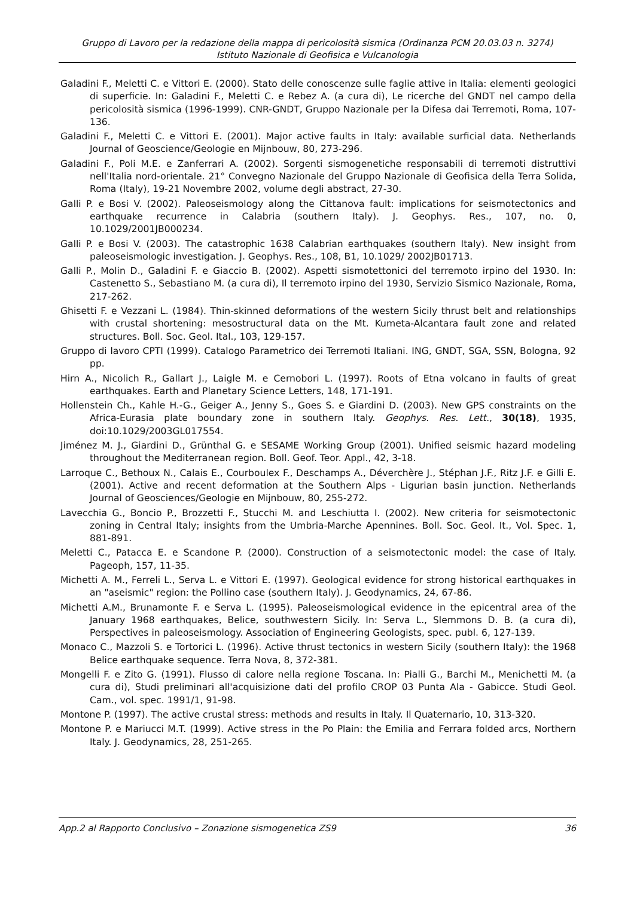Gruppo di Lavoro per la redazione della mappa di pericolosità sismica (Ordinanza PCM 20.03.03 n. 3274)
Istituto Nazionale di Geofisica e Vulcanologia
Galadini F., Meletti C. e Vittori E. (2000). Stato delle conoscenze sulle faglie attive in Italia: elementi geologici di superficie. In: Galadini F., Meletti C. e Rebez A. (a cura di), Le ricerche del GNDT nel campo della pericolosità sismica (1996-1999). CNR-GNDT, Gruppo Nazionale per la Difesa dai Terremoti, Roma, 107-136.
Galadini F., Meletti C. e Vittori E. (2001). Major active faults in Italy: available surficial data. Netherlands Journal of Geoscience/Geologie en Mijnbouw, 80, 273-296.
Galadini F., Poli M.E. e Zanferrari A. (2002). Sorgenti sismogenetiche responsabili di terremoti distruttivi nell'Italia nord-orientale. 21° Convegno Nazionale del Gruppo Nazionale di Geofisica della Terra Solida, Roma (Italy), 19-21 Novembre 2002, volume degli abstract, 27-30.
Galli P. e Bosi V. (2002). Paleoseismology along the Cittanova fault: implications for seismotectonics and earthquake recurrence in Calabria (southern Italy). J. Geophys. Res., 107, no. 0, 10.1029/2001JB000234.
Galli P. e Bosi V. (2003). The catastrophic 1638 Calabrian earthquakes (southern Italy). New insight from paleoseismologic investigation. J. Geophys. Res., 108, B1, 10.1029/ 2002JB01713.
Galli P., Molin D., Galadini F. e Giaccio B. (2002). Aspetti sismotettonici del terremoto irpino del 1930. In: Castenetto S., Sebastiano M. (a cura di), Il terremoto irpino del 1930, Servizio Sismico Nazionale, Roma, 217-262.
Ghisetti F. e Vezzani L. (1984). Thin-skinned deformations of the western Sicily thrust belt and relationships with crustal shortening: mesostructural data on the Mt. Kumeta-Alcantara fault zone and related structures. Boll. Soc. Geol. Ital., 103, 129-157.
Gruppo di lavoro CPTI (1999). Catalogo Parametrico dei Terremoti Italiani. ING, GNDT, SGA, SSN, Bologna, 92 pp.
Hirn A., Nicolich R., Gallart J., Laigle M. e Cernobori L. (1997). Roots of Etna volcano in faults of great earthquakes. Earth and Planetary Science Letters, 148, 171-191.
Hollenstein Ch., Kahle H.-G., Geiger A., Jenny S., Goes S. e Giardini D. (2003). New GPS constraints on the Africa-Eurasia plate boundary zone in southern Italy. Geophys. Res. Lett., 30(18), 1935, doi:10.1029/2003GL017554.
Jiménez M. J., Giardini D., Grünthal G. e SESAME Working Group (2001). Unified seismic hazard modeling throughout the Mediterranean region. Boll. Geof. Teor. Appl., 42, 3-18.
Larroque C., Bethoux N., Calais E., Courboulex F., Deschamps A., Déverchère J., Stéphan J.F., Ritz J.F. e Gilli E. (2001). Active and recent deformation at the Southern Alps - Ligurian basin junction. Netherlands Journal of Geosciences/Geologie en Mijnbouw, 80, 255-272.
Lavecchia G., Boncio P., Brozzetti F., Stucchi M. and Leschiutta I. (2002). New criteria for seismotectonic zoning in Central Italy; insights from the Umbria-Marche Apennines. Boll. Soc. Geol. It., Vol. Spec. 1, 881-891.
Meletti C., Patacca E. e Scandone P. (2000). Construction of a seismotectonic model: the case of Italy. Pageoph, 157, 11-35.
Michetti A. M., Ferreli L., Serva L. e Vittori E. (1997). Geological evidence for strong historical earthquakes in an "aseismic" region: the Pollino case (southern Italy). J. Geodynamics, 24, 67-86.
Michetti A.M., Brunamonte F. e Serva L. (1995). Paleoseismological evidence in the epicentral area of the January 1968 earthquakes, Belice, southwestern Sicily. In: Serva L., Slemmons D. B. (a cura di), Perspectives in paleoseismology. Association of Engineering Geologists, spec. publ. 6, 127-139.
Monaco C., Mazzoli S. e Tortorici L. (1996). Active thrust tectonics in western Sicily (southern Italy): the 1968 Belice earthquake sequence. Terra Nova, 8, 372-381.
Mongelli F. e Zito G. (1991). Flusso di calore nella regione Toscana. In: Pialli G., Barchi M., Menichetti M. (a cura di), Studi preliminari all'acquisizione dati del profilo CROP 03 Punta Ala - Gabicce. Studi Geol. Cam., vol. spec. 1991/1, 91-98.
Montone P. (1997). The active crustal stress: methods and results in Italy. Il Quaternario, 10, 313-320.
Montone P. e Mariucci M.T. (1999). Active stress in the Po Plain: the Emilia and Ferrara folded arcs, Northern Italy. J. Geodynamics, 28, 251-265.
App.2 al Rapporto Conclusivo – Zonazione sismogenetica ZS9 36